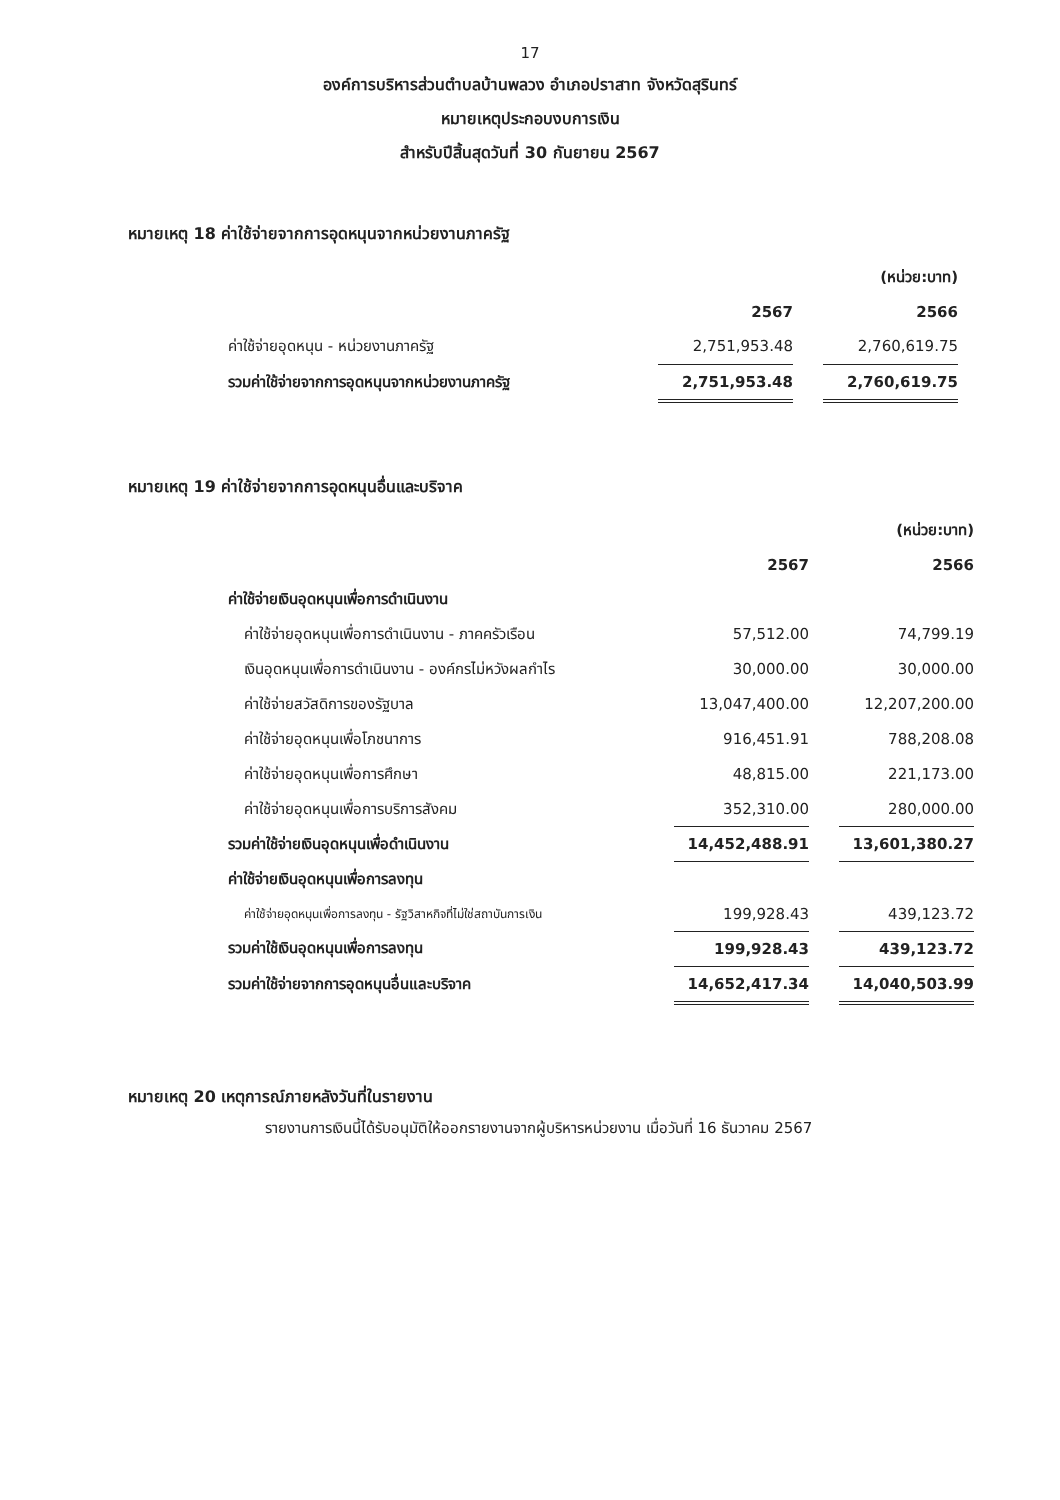17
องค์การบริหารส่วนตำบลบ้านพลวง อำเภอปราสาท จังหวัดสุรินทร์
หมายเหตุประกอบงบการเงิน
สำหรับปีสิ้นสุดวันที่ 30 กันยายน 2567
หมายเหตุ 18 ค่าใช้จ่ายจากการอุดหนุนจากหน่วยงานภาครัฐ
| | | | (หน่วย:บาท) |
| | 2567 | | 2566 |
| ค่าใช้จ่ายอุดหนุน - หน่วยงานภาครัฐ | 2,751,953.48 | | 2,760,619.75 |
| รวมค่าใช้จ่ายจากการอุดหนุนจากหน่วยงานภาครัฐ | 2,751,953.48 | | 2,760,619.75 |
หมายเหตุ 19 ค่าใช้จ่ายจากการอุดหนุนอื่นและบริจาค
| | | | (หน่วย:บาท) |
| | 2567 | | 2566 |
| ค่าใช้จ่ายเงินอุดหนุนเพื่อการดำเนินงาน | | | |
| ค่าใช้จ่ายอุดหนุนเพื่อการดำเนินงาน - ภาคครัวเรือน | 57,512.00 | | 74,799.19 |
| เงินอุดหนุนเพื่อการดำเนินงาน - องค์กรไม่หวังผลกำไร | 30,000.00 | | 30,000.00 |
| ค่าใช้จ่ายสวัสดิการของรัฐบาล | 13,047,400.00 | | 12,207,200.00 |
| ค่าใช้จ่ายอุดหนุนเพื่อโภชนาการ | 916,451.91 | | 788,208.08 |
| ค่าใช้จ่ายอุดหนุนเพื่อการศึกษา | 48,815.00 | | 221,173.00 |
| ค่าใช้จ่ายอุดหนุนเพื่อการบริการสังคม | 352,310.00 | | 280,000.00 |
| รวมค่าใช้จ่ายเงินอุดหนุนเพื่อดำเนินงาน | 14,452,488.91 | | 13,601,380.27 |
| ค่าใช้จ่ายเงินอุดหนุนเพื่อการลงทุน | | | |
| ค่าใช้จ่ายอุดหนุนเพื่อการลงทุน - รัฐวิสาหกิจที่ไม่ใช่สถาบันการเงิน | 199,928.43 | | 439,123.72 |
| รวมค่าใช้เงินอุดหนุนเพื่อการลงทุน | 199,928.43 | | 439,123.72 |
| รวมค่าใช้จ่ายจากการอุดหนุนอื่นและบริจาค | 14,652,417.34 | | 14,040,503.99 |
หมายเหตุ 20 เหตุการณ์ภายหลังวันที่ในรายงาน
รายงานการเงินนี้ได้รับอนุมัติให้ออกรายงานจากผู้บริหารหน่วยงาน เมื่อวันที่ 16 ธันวาคม 2567